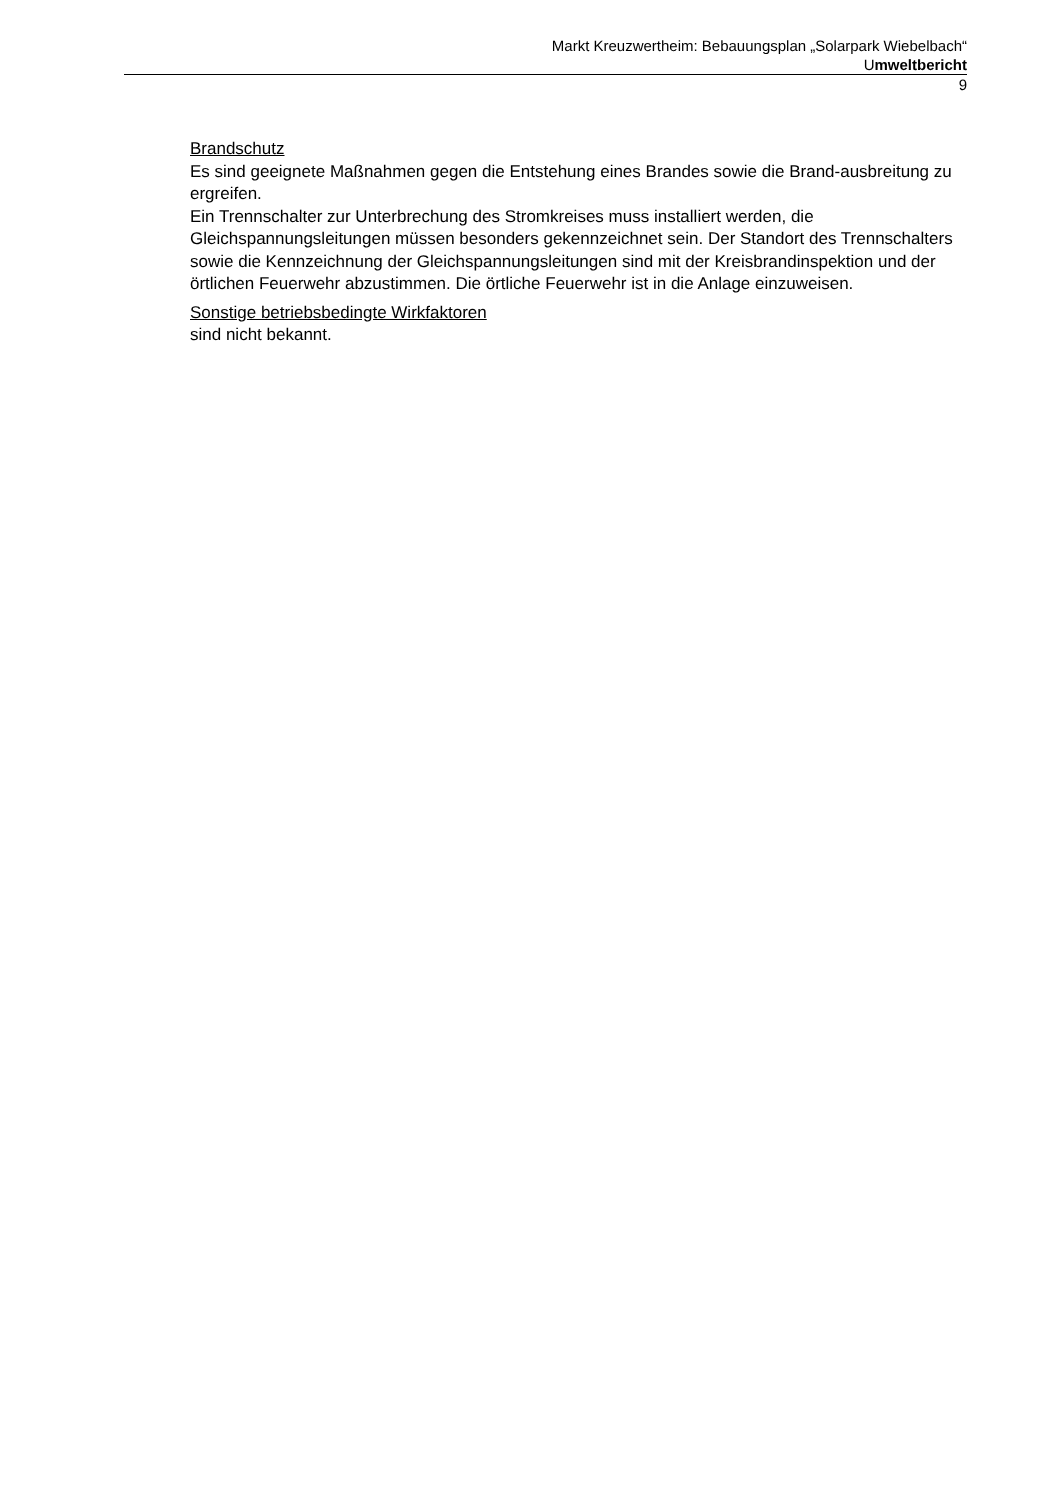Markt Kreuzwertheim: Bebauungsplan „Solarpark Wiebelbach“
Umweltbericht
9
Brandschutz
Es sind geeignete Maßnahmen gegen die Entstehung eines Brandes sowie die Brand-ausbreitung zu ergreifen.
Ein Trennschalter zur Unterbrechung des Stromkreises muss installiert werden, die Gleichspannungsleitungen müssen besonders gekennzeichnet sein. Der Standort des Trennschalters sowie die Kennzeichnung der Gleichspannungsleitungen sind mit der Kreisbrandinspektion und der örtlichen Feuerwehr abzustimmen. Die örtliche Feuerwehr ist in die Anlage einzuweisen.
Sonstige betriebsbedingte Wirkfaktoren
sind nicht bekannt.